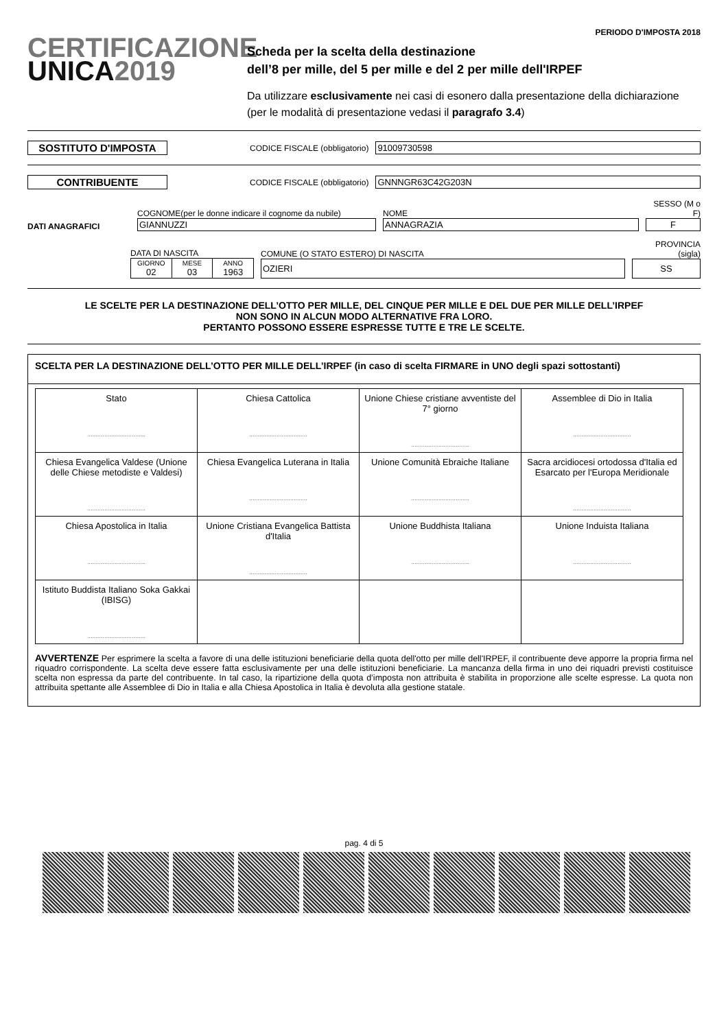CERTIFICAZIONE
UNICA2019
PERIODO D'IMPOSTA 2018
Scheda per la scelta della destinazione
dell’8 per mille, del 5 per mille e del 2 per mille dell'IRPEF
Da utilizzare esclusivamente nei casi di esonero dalla presentazione della dichiarazione
(per le modalità di presentazione vedasi il paragrafo 3.4)
SOSTITUTO D'IMPOSTA
CODICE FISCALE (obbligatorio) 91009730598
CONTRIBUENTE
CODICE FISCALE (obbligatorio) GNNNGR63C42G203N
DATI ANAGRAFICI
COGNOME(per le donne indicare il cognome da nubile)
GIANNUZZI
NOME
ANNAGRAZIA
SESSO (M o F)
F
DATA DI NASCITA
| GIORNO 02 | MESE 03 | ANNO 1963 |
COMUNE (O STATO ESTERO) DI NASCITA
OZIERI
PROVINCIA (sigla)
SS
LE SCELTE PER LA DESTINAZIONE DELL’OTTO PER MILLE, DEL CINQUE PER MILLE E DEL DUE PER MILLE DELL’IRPEF
NON SONO IN ALCUN MODO ALTERNATIVE FRA LORO.
PERTANTO POSSONO ESSERE ESPRESSE TUTTE E TRE LE SCELTE.
SCELTA PER LA DESTINAZIONE DELL’OTTO PER MILLE DELL’IRPEF (in caso di scelta FIRMARE in UNO degli spazi sottostanti)
| Stato .................................. | Chiesa Cattolica .................................. | Unione Chiese cristiane avventiste del 7° giorno .................................. | Assemblee di Dio in Italia .................................. |
| Chiesa Evangelica Valdese (Unione delle Chiese metodiste e Valdesi) .................................. | Chiesa Evangelica Luterana in Italia .................................. | Unione Comunità Ebraiche Italiane .................................. | Sacra arcidiocesi ortodossa d'Italia ed Esarcato per l'Europa Meridionale .................................. |
| Chiesa Apostolica in Italia .................................. | Unione Cristiana Evangelica Battista d'Italia .................................. | Unione Buddhista Italiana .................................. | Unione Induista Italiana .................................. |
| Istituto Buddista Italiano Soka Gakkai (IBISG) .................................. | | | |
AVVERTENZE Per esprimere la scelta a favore di una delle istituzioni beneficiarie della quota dell'otto per mille dell'IRPEF, il contribuente deve apporre la propria firma nel riquadro corrispondente. La scelta deve essere fatta esclusivamente per una delle istituzioni beneficiarie. La mancanza della firma in uno dei riquadri previsti costituisce scelta non espressa da parte del contribuente. In tal caso, la ripartizione della quota d’imposta non attribuita è stabilita in proporzione alle scelte espresse. La quota non attribuita spettante alle Assemblee di Dio in Italia e alla Chiesa Apostolica in Italia è devoluta alla gestione statale.
pag. 4 di 5